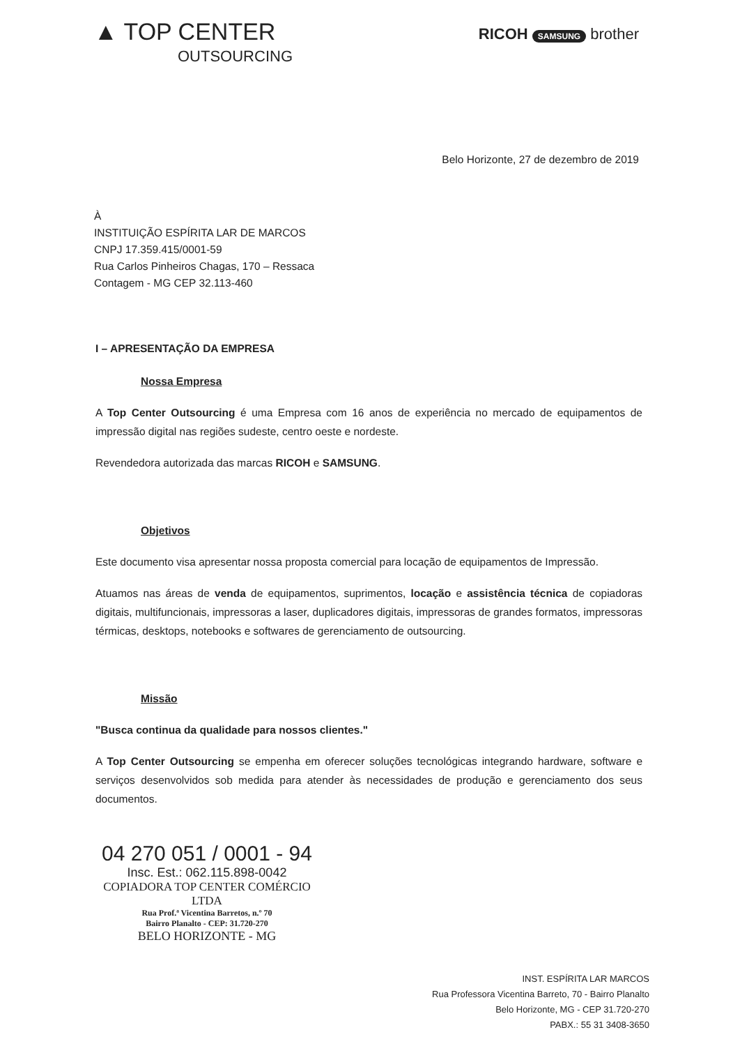▲ TOP CENTER
OUTSOURCING
RICOH SAMSUNG brother
Belo Horizonte, 27 de dezembro de 2019
À
INSTITUIÇÃO ESPÍRITA LAR DE MARCOS
CNPJ 17.359.415/0001-59
Rua Carlos Pinheiros Chagas, 170 – Ressaca
Contagem - MG CEP 32.113-460
I – APRESENTAÇÃO DA EMPRESA
Nossa Empresa
A Top Center Outsourcing é uma Empresa com 16 anos de experiência no mercado de equipamentos de impressão digital nas regiões sudeste, centro oeste e nordeste.
Revendedora autorizada das marcas RICOH e SAMSUNG.
Objetivos
Este documento visa apresentar nossa proposta comercial para locação de equipamentos de Impressão.
Atuamos nas áreas de venda de equipamentos, suprimentos, locação e assistência técnica de copiadoras digitais, multifuncionais, impressoras a laser, duplicadores digitais, impressoras de grandes formatos, impressoras térmicas, desktops, notebooks e softwares de gerenciamento de outsourcing.
Missão
"Busca continua da qualidade para nossos clientes."
A Top Center Outsourcing se empenha em oferecer soluções tecnológicas integrando hardware, software e serviços desenvolvidos sob medida para atender às necessidades de produção e gerenciamento dos seus documentos.
04 270 051 / 0001 - 94
Insc. Est.: 062.115.898-0042
COPIADORA TOP CENTER COMÉRCIO LTDA
Rua Prof.ª Vicentina Barretos, n.º 70
Bairro Planalto - CEP: 31.720-270
BELO HORIZONTE - MG
INST. ESPÍRITA LAR MARCOS
Rua Professora Vicentina Barreto, 70 - Bairro Planalto
Belo Horizonte, MG - CEP 31.720-270
PABX.: 55 31 3408-3650